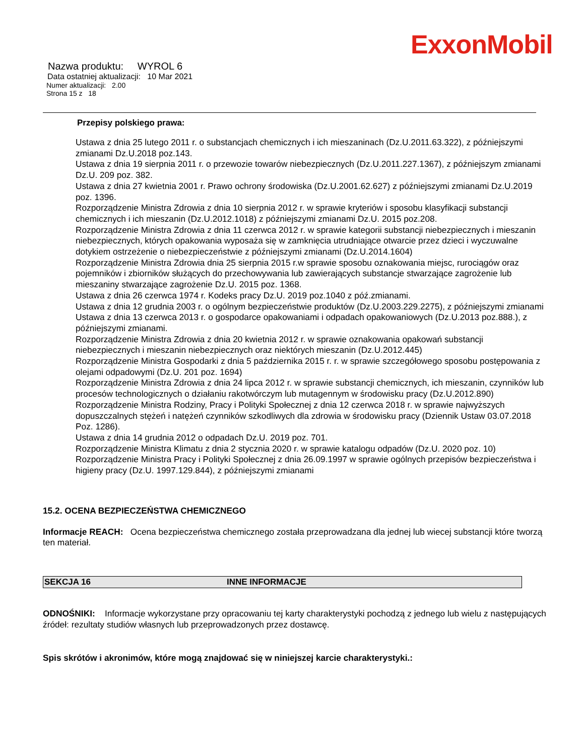ExxonMobil
Nazwa produktu: WYROL 6
Data ostatniej aktualizacji: 10 Mar 2021
Numer aktualizacji: 2.00
Strona 15 z 18
Przepisy polskiego prawa:
Ustawa z dnia 25 lutego 2011 r. o substancjach chemicznych i ich mieszaninach (Dz.U.2011.63.322), z późniejszymi zmianami Dz.U.2018 poz.143.
Ustawa z dnia 19 sierpnia 2011 r. o przewozie towarów niebezpiecznych (Dz.U.2011.227.1367), z późniejszym zmianami Dz.U. 209 poz. 382.
Ustawa z dnia 27 kwietnia 2001 r. Prawo ochrony środowiska (Dz.U.2001.62.627) z późniejszymi zmianami Dz.U.2019 poz. 1396.
Rozporządzenie Ministra Zdrowia z dnia 10 sierpnia 2012 r. w sprawie kryteriów i sposobu klasyfikacji substancji chemicznych i ich mieszanin (Dz.U.2012.1018) z późniejszymi zmianami Dz.U. 2015 poz.208.
Rozporządzenie Ministra Zdrowia z dnia 11 czerwca 2012 r. w sprawie kategorii substancji niebezpiecznych i mieszanin niebezpiecznych, których opakowania wyposaża się w zamknięcia utrudniające otwarcie przez dzieci i wyczuwalne dotykiem ostrzeżenie o niebezpieczeństwie z późniejszymi zmianami (Dz.U.2014.1604)
Rozporządzenie Ministra Zdrowia dnia 25 sierpnia 2015 r.w sprawie sposobu oznakowania miejsc, rurociągów oraz pojemników i zbiorników służących do przechowywania lub zawierających substancje stwarzające zagrożenie lub mieszaniny stwarzające zagrożenie Dz.U. 2015 poz. 1368.
Ustawa z dnia 26 czerwca 1974 r. Kodeks pracy Dz.U. 2019 poz.1040 z póź.zmianami.
Ustawa z dnia 12 grudnia 2003 r. o ogólnym bezpieczeństwie produktów (Dz.U.2003.229.2275), z późniejszymi zmianami
Ustawa z dnia 13 czerwca 2013 r. o gospodarce opakowaniami i odpadach opakowaniowych (Dz.U.2013 poz.888.), z późniejszymi zmianami.
Rozporządzenie Ministra Zdrowia z dnia 20 kwietnia 2012 r. w sprawie oznakowania opakowań substancji niebezpiecznych i mieszanin niebezpiecznych oraz niektórych mieszanin (Dz.U.2012.445)
Rozporządzenie Ministra Gospodarki z dnia 5 października 2015 r. r. w sprawie szczegółowego sposobu postępowania z olejami odpadowymi (Dz.U. 201 poz. 1694)
Rozporządzenie Ministra Zdrowia z dnia 24 lipca 2012 r. w sprawie substancji chemicznych, ich mieszanin, czynników lub procesów technologicznych o działaniu rakotwórczym lub mutagennym w środowisku pracy (Dz.U.2012.890)
Rozporządzenie Ministra Rodziny, Pracy i Polityki Społecznej z dnia 12 czerwca 2018 r. w sprawie najwyższych dopuszczalnych stężeń i natężeń czynników szkodliwych dla zdrowia w środowisku pracy (Dziennik Ustaw 03.07.2018 Poz. 1286).
Ustawa z dnia 14 grudnia 2012 o odpadach Dz.U. 2019 poz. 701.
Rozporządzenie Ministra Klimatu z dnia 2 stycznia 2020 r. w sprawie katalogu odpadów (Dz.U. 2020 poz. 10)
Rozporządzenie Ministra Pracy i Polityki Społecznej z dnia 26.09.1997 w sprawie ogólnych przepisów bezpieczeństwa i higieny pracy (Dz.U. 1997.129.844), z późniejszymi zmianami
15.2. OCENA BEZPIECZEŃSTWA CHEMICZNEGO
Informacje REACH: Ocena bezpieczeństwa chemicznego została przeprowadzana dla jednej lub wiecej substancji które tworzą ten materiał.
SEKCJA 16 INNE INFORMACJE
ODNOŚNIKI: Informacje wykorzystane przy opracowaniu tej karty charakterystyki pochodzą z jednego lub wielu z następujących źródeł: rezultaty studiów własnych lub przeprowadzonych przez dostawcę.
Spis skrótów i akronimów, które mogą znajdować się w niniejszej karcie charakterystyki.: